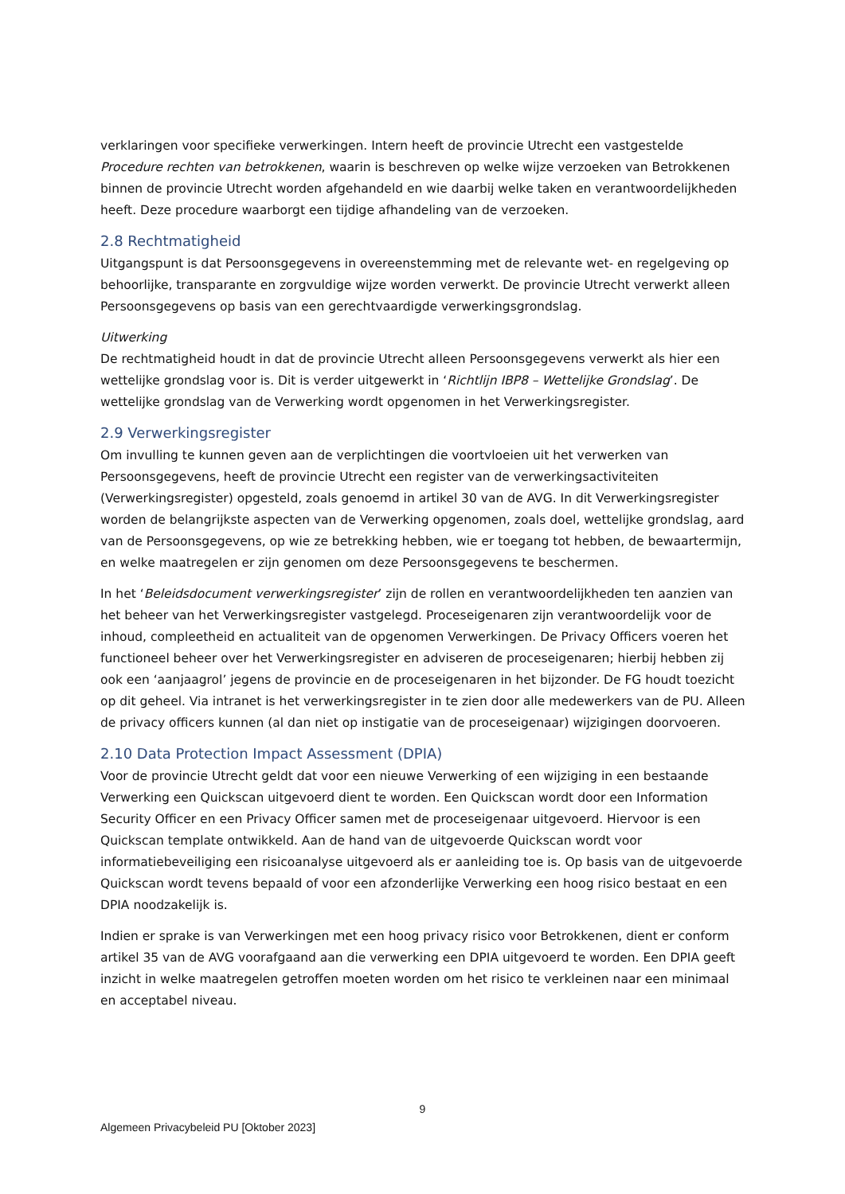verklaringen voor specifieke verwerkingen. Intern heeft de provincie Utrecht een vastgestelde Procedure rechten van betrokkenen, waarin is beschreven op welke wijze verzoeken van Betrokkenen binnen de provincie Utrecht worden afgehandeld en wie daarbij welke taken en verantwoordelijkheden heeft. Deze procedure waarborgt een tijdige afhandeling van de verzoeken.
2.8 Rechtmatigheid
Uitgangspunt is dat Persoonsgegevens in overeenstemming met de relevante wet- en regelgeving op behoorlijke, transparante en zorgvuldige wijze worden verwerkt. De provincie Utrecht verwerkt alleen Persoonsgegevens op basis van een gerechtvaardigde verwerkingsgrondslag.
Uitwerking
De rechtmatigheid houdt in dat de provincie Utrecht alleen Persoonsgegevens verwerkt als hier een wettelijke grondslag voor is. Dit is verder uitgewerkt in ‘Richtlijn IBP8 – Wettelijke Grondslag’. De wettelijke grondslag van de Verwerking wordt opgenomen in het Verwerkingsregister.
2.9 Verwerkingsregister
Om invulling te kunnen geven aan de verplichtingen die voortvloeien uit het verwerken van Persoonsgegevens, heeft de provincie Utrecht een register van de verwerkingsactiviteiten (Verwerkingsregister) opgesteld, zoals genoemd in artikel 30 van de AVG. In dit Verwerkingsregister worden de belangrijkste aspecten van de Verwerking opgenomen, zoals doel, wettelijke grondslag, aard van de Persoonsgegevens, op wie ze betrekking hebben, wie er toegang tot hebben, de bewaartermijn, en welke maatregelen er zijn genomen om deze Persoonsgegevens te beschermen.
In het ‘Beleidsdocument verwerkingsregister’ zijn de rollen en verantwoordelijkheden ten aanzien van het beheer van het Verwerkingsregister vastgelegd. Proceseigenaren zijn verantwoordelijk voor de inhoud, compleetheid en actualiteit van de opgenomen Verwerkingen. De Privacy Officers voeren het functioneel beheer over het Verwerkingsregister en adviseren de proceseigenaren; hierbij hebben zij ook een ‘aanjaagrol’ jegens de provincie en de proceseigenaren in het bijzonder. De FG houdt toezicht op dit geheel. Via intranet is het verwerkingsregister in te zien door alle medewerkers van de PU. Alleen de privacy officers kunnen (al dan niet op instigatie van de proceseigenaar) wijzigingen doorvoeren.
2.10 Data Protection Impact Assessment (DPIA)
Voor de provincie Utrecht geldt dat voor een nieuwe Verwerking of een wijziging in een bestaande Verwerking een Quickscan uitgevoerd dient te worden. Een Quickscan wordt door een Information Security Officer en een Privacy Officer samen met de proceseigenaar uitgevoerd. Hiervoor is een Quickscan template ontwikkeld. Aan de hand van de uitgevoerde Quickscan wordt voor informatiebeveiliging een risicoanalyse uitgevoerd als er aanleiding toe is. Op basis van de uitgevoerde Quickscan wordt tevens bepaald of voor een afzonderlijke Verwerking een hoog risico bestaat en een DPIA noodzakelijk is.
Indien er sprake is van Verwerkingen met een hoog privacy risico voor Betrokkenen, dient er conform artikel 35 van de AVG voorafgaand aan die verwerking een DPIA uitgevoerd te worden. Een DPIA geeft inzicht in welke maatregelen getroffen moeten worden om het risico te verkleinen naar een minimaal en acceptabel niveau.
9
Algemeen Privacybeleid PU [Oktober 2023]